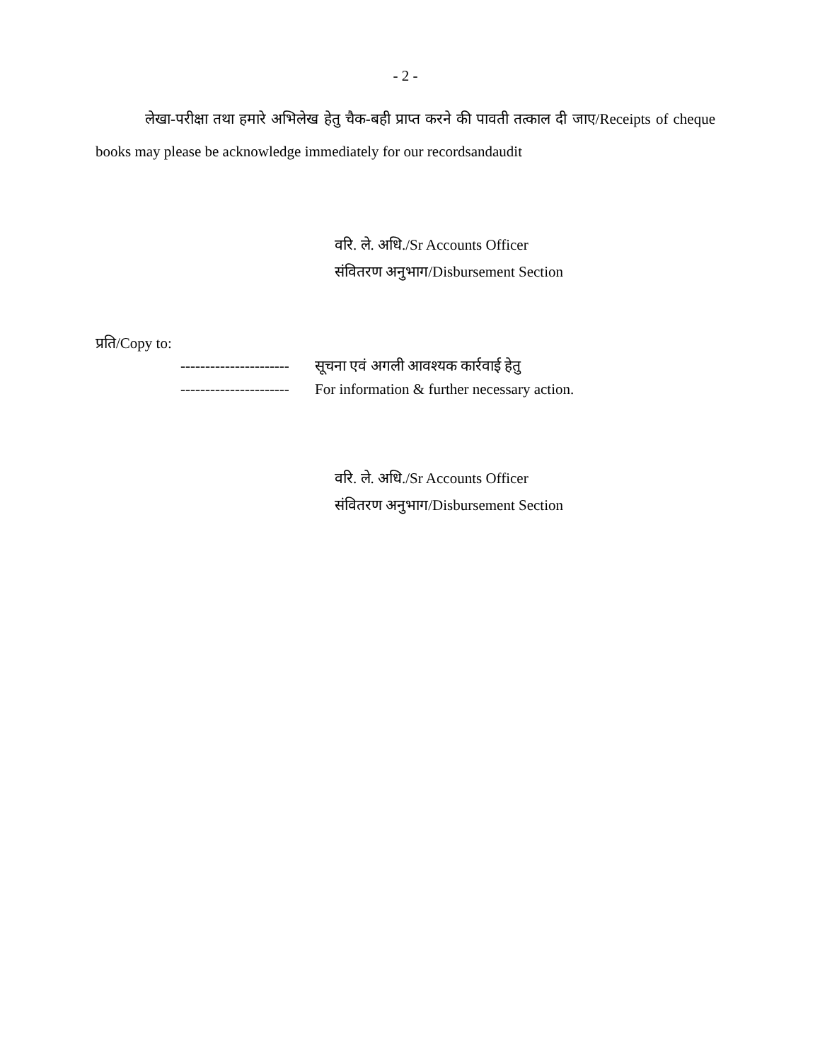- 2 -
लेखा-परीक्षा तथा हमारे अभिलेख हेतु चैक-बही प्राप्त करने की पावती तत्काल दी जाए/Receipts of cheque books may please be acknowledge immediately for our recordsandaudit
वरि. ले. अधि./Sr Accounts Officer
संवितरण अनुभाग/Disbursement Section
प्रति/Copy to:
---------------------- सूचना एवं अगली आवश्यक कार्रवाई हेतु
---------------------- For information & further necessary action.
वरि. ले. अधि./Sr Accounts Officer
संवितरण अनुभाग/Disbursement Section